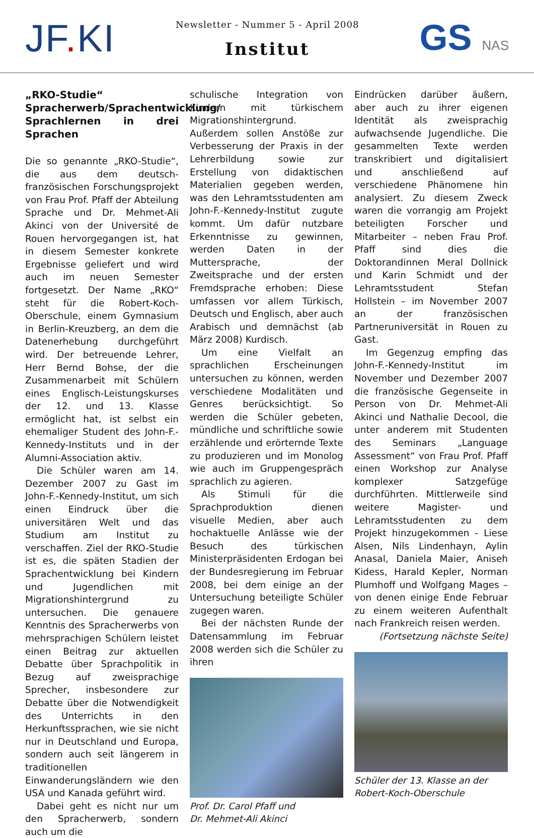JF. KI
Newsletter - Nummer 5 - April 2008
Institut
GS NAS
„RKO-Studie“
Spracherwerb/Sprachentwicklung/ Sprachlernen in drei Sprachen
Die so genannte „RKO-Studie“, die aus dem deutsch-französischen Forschungsprojekt von Frau Prof. Pfaff der Abteilung Sprache und Dr. Mehmet-Ali Akinci von der Université de Rouen hervorgegangen ist, hat in diesem Semester konkrete Ergebnisse geliefert und wird auch im neuen Semester fortgesetzt. Der Name „RKO“ steht für die Robert-Koch-Oberschule, einem Gymnasium in Berlin-Kreuzberg, an dem die Datenerhebung durchgeführt wird. Der betreuende Lehrer, Herr Bernd Bohse, der die Zusammenarbeit mit Schülern eines Englisch-Leistungskurses der 12. und 13. Klasse ermöglicht hat, ist selbst ein ehemaliger Student des John-F.-Kennedy-Instituts und in der Alumni-Association aktiv.
Die Schüler waren am 14. Dezember 2007 zu Gast im John-F.-Kennedy-Institut, um sich einen Eindruck über die universitären Welt und das Studium am Institut zu verschaffen. Ziel der RKO-Studie ist es, die späten Stadien der Sprachentwicklung bei Kindern und Jugendlichen mit Migrationshintergrund zu untersuchen. Die genauere Kenntnis des Spracherwerbs von mehrsprachigen Schülern leistet einen Beitrag zur aktuellen Debatte über Sprachpolitik in Bezug auf zweisprachige Sprecher, insbesondere zur Debatte über die Notwendigkeit des Unterrichts in den Herkunftssprachen, wie sie nicht nur in Deutschland und Europa, sondern auch seit längerem in traditionellen Einwanderungsländern wie den USA und Kanada geführt wird.
Dabei geht es nicht nur um den Spracherwerb, sondern auch um die
schulische Integration von Kindern mit türkischem Migrationshintergrund. Außerdem sollen Anstöße zur Verbesserung der Praxis in der Lehrerbildung sowie zur Erstellung von didaktischen Materialien gegeben werden, was den Lehramtsstudenten am John-F.-Kennedy-Institut zugute kommt. Um dafür nutzbare Erkenntnisse zu gewinnen, werden Daten in der Muttersprache, der Zweitsprache und der ersten Fremdsprache erhoben: Diese umfassen vor allem Türkisch, Deutsch und Englisch, aber auch Arabisch und demnächst (ab März 2008) Kurdisch.
Um eine Vielfalt an sprachlichen Erscheinungen untersuchen zu können, werden verschiedene Modalitäten und Genres berücksichtigt. So werden die Schüler gebeten, mündliche und schriftliche sowie erzählende und erörternde Texte zu produzieren und im Monolog wie auch im Gruppengespräch sprachlich zu agieren.
Als Stimuli für die Sprachproduktion dienen visuelle Medien, aber auch hochaktuelle Anlässe wie der Besuch des türkischen Ministerpräsidenten Erdogan bei der Bundesregierung im Februar 2008, bei dem einige an der Untersuchung beteiligte Schüler zugegen waren.
Bei der nächsten Runde der Datensammlung im Februar 2008 werden sich die Schüler zu ihren
Prof. Dr. Carol Pfaff und
Dr. Mehmet-Ali Akinci
Eindrücken darüber äußern, aber auch zu ihrer eigenen Identität als zweisprachig aufwachsende Jugendliche. Die gesammelten Texte werden transkribiert und digitalisiert und anschließend auf verschiedene Phänomene hin analysiert. Zu diesem Zweck waren die vorrangig am Projekt beteiligten Forscher und Mitarbeiter – neben Frau Prof. Pfaff sind dies die Doktorandinnen Meral Dollnick und Karin Schmidt und der Lehramtsstudent Stefan Hollstein – im November 2007 an der französischen Partneruniversität in Rouen zu Gast.
Im Gegenzug empfing das John-F.-Kennedy-Institut im November und Dezember 2007 die französische Gegenseite in Person von Dr. Mehmet-Ali Akinci und Nathalie Decool, die unter anderem mit Studenten des Seminars „Language Assessment“ von Frau Prof. Pfaff einen Workshop zur Analyse komplexer Satzgefüge durchführten. Mittlerweile sind weitere Magister- und Lehramtsstudenten zu dem Projekt hinzugekommen - Liese Alsen, Nils Lindenhayn, Aylin Anasal, Daniela Maier, Aniseh Kidess, Harald Kepler, Norman Plumhoff und Wolfgang Mages – von denen einige Ende Februar zu einem weiteren Aufenthalt nach Frankreich reisen werden.
(Fortsetzung nächste Seite)
Schüler der 13. Klasse an der
Robert-Koch-Oberschule